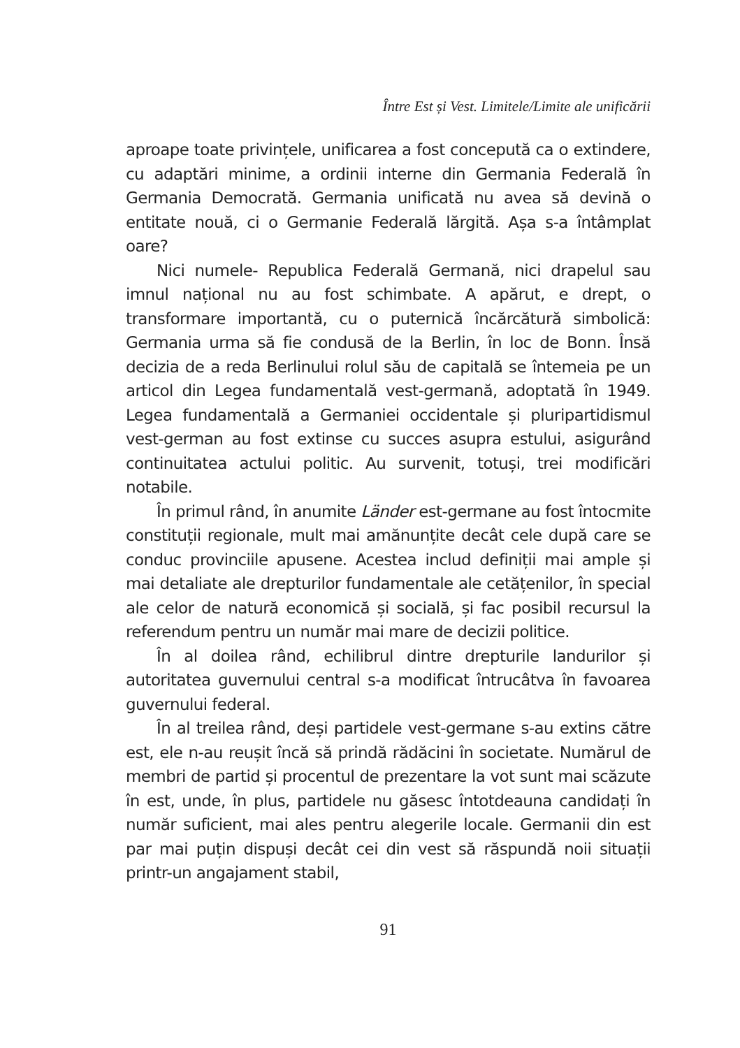Între Est și Vest. Limitele/Limite ale unificării
aproape toate privințele, unificarea a fost concepută ca o extindere, cu adaptări minime, a ordinii interne din Germania Federală în Germania Democrată. Germania unificată nu avea să devină o entitate nouă, ci o Germanie Federală lărgită. Așa s-a întâmplat oare?
Nici numele- Republica Federală Germană, nici drapelul sau imnul național nu au fost schimbate. A apărut, e drept, o transformare importantă, cu o puternică încărcătură simbolică: Germania urma să fie condusă de la Berlin, în loc de Bonn. Însă decizia de a reda Berlinului rolul său de capitală se întemeia pe un articol din Legea fundamentală vest-germană, adoptată în 1949. Legea fundamentală a Germaniei occidentale și pluripartidismul vest-german au fost extinse cu succes asupra estului, asigurând continuitatea actului politic. Au survenit, totuși, trei modificări notabile.
În primul rând, în anumite Länder est-germane au fost întocmite constituții regionale, mult mai amănunțite decât cele după care se conduc provinciile apusene. Acestea includ definiții mai ample și mai detaliate ale drepturilor fundamentale ale cetățenilor, în special ale celor de natură economică și socială, și fac posibil recursul la referendum pentru un număr mai mare de decizii politice.
În al doilea rând, echilibrul dintre drepturile landurilor și autoritatea guvernului central s-a modificat întrucâtva în favoarea guvernului federal.
În al treilea rând, deși partidele vest-germane s-au extins către est, ele n-au reușit încă să prindă rădăcini în societate. Numărul de membri de partid și procentul de prezentare la vot sunt mai scăzute în est, unde, în plus, partidele nu găsesc întotdeauna candidați în număr suficient, mai ales pentru alegerile locale. Germanii din est par mai puțin dispuși decât cei din vest să răspundă noii situații printr-un angajament stabil,
91